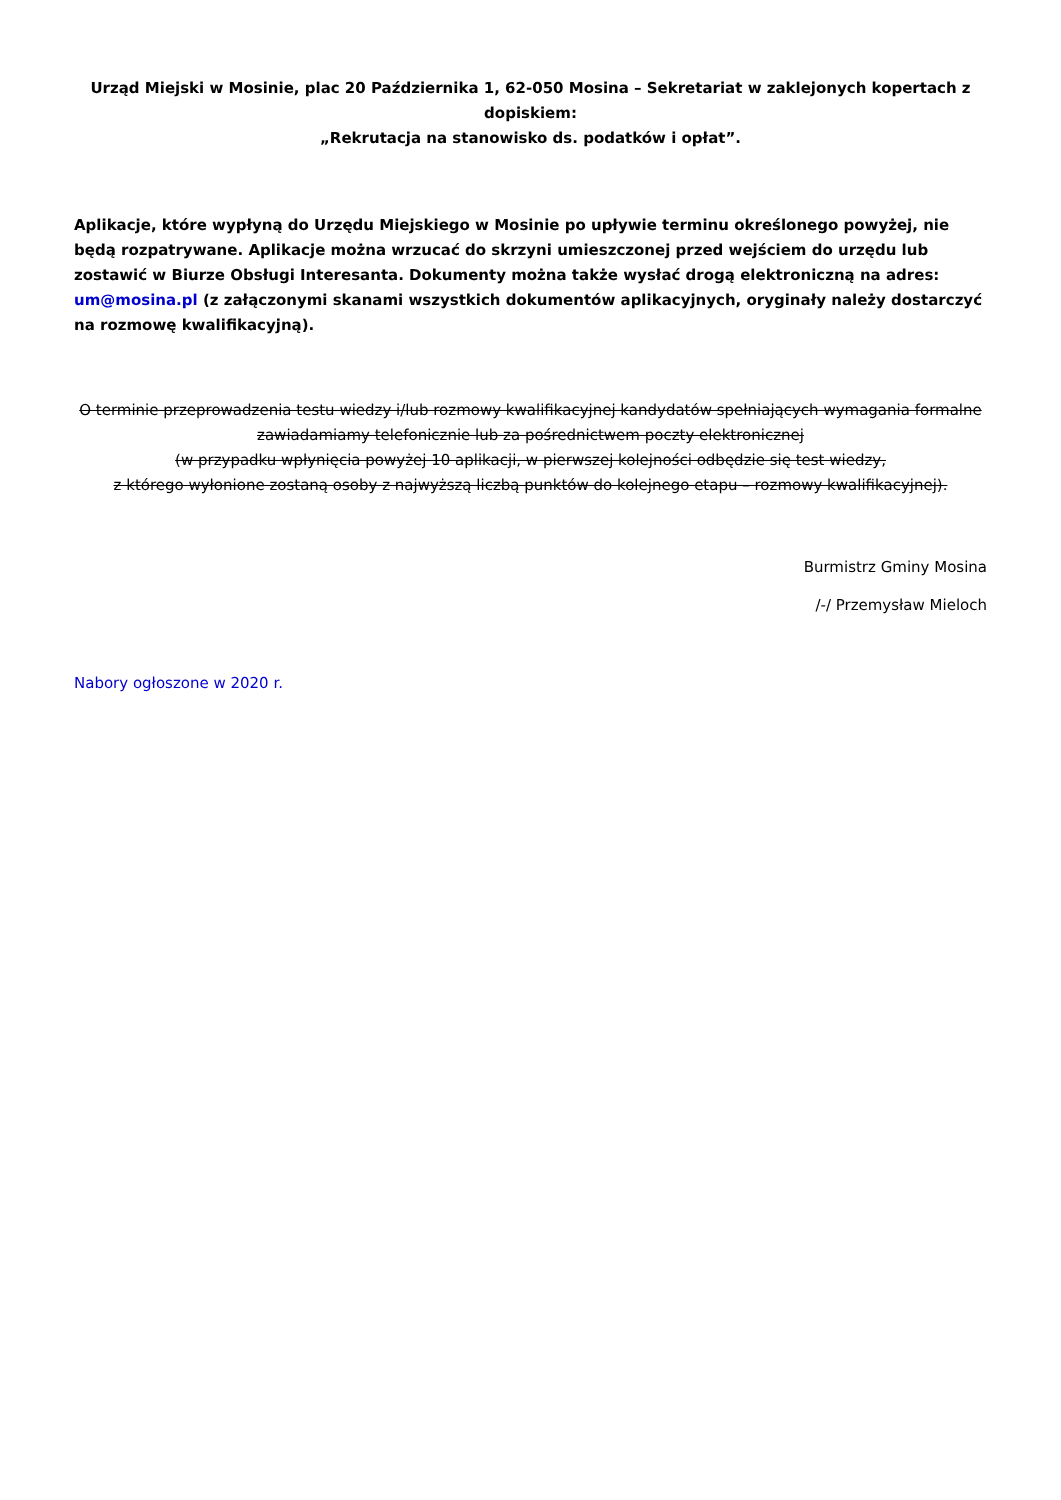Urząd Miejski w Mosinie, plac 20 Października 1, 62-050 Mosina – Sekretariat w zaklejonych kopertach z dopiskiem:
„Rekrutacja na stanowisko ds. podatków i opłat”.
Aplikacje, które wypłyną do Urzędu Miejskiego w Mosinie po upływie terminu określonego powyżej, nie będą rozpatrywane. Aplikacje można wrzucać do skrzyni umieszczonej przed wejściem do urzędu lub zostawić w Biurze Obsługi Interesanta. Dokumenty można także wysłać drogą elektroniczną na adres: um@mosina.pl (z załączonymi skanami wszystkich dokumentów aplikacyjnych, oryginały należy dostarczyć na rozmowę kwalifikacyjną).
O terminie przeprowadzenia testu wiedzy i/lub rozmowy kwalifikacyjnej kandydatów spełniających wymagania formalne zawiadamiamy telefonicznie lub za pośrednictwem poczty elektronicznej
(w przypadku wpłynięcia powyżej 10 aplikacji, w pierwszej kolejności odbędzie się test wiedzy,
z którego wyłonione zostaną osoby z najwyższą liczbą punktów do kolejnego etapu – rozmowy kwalifikacyjnej).
Burmistrz Gminy Mosina
/-/ Przemysław Mieloch
Nabory ogłoszone w 2020 r.